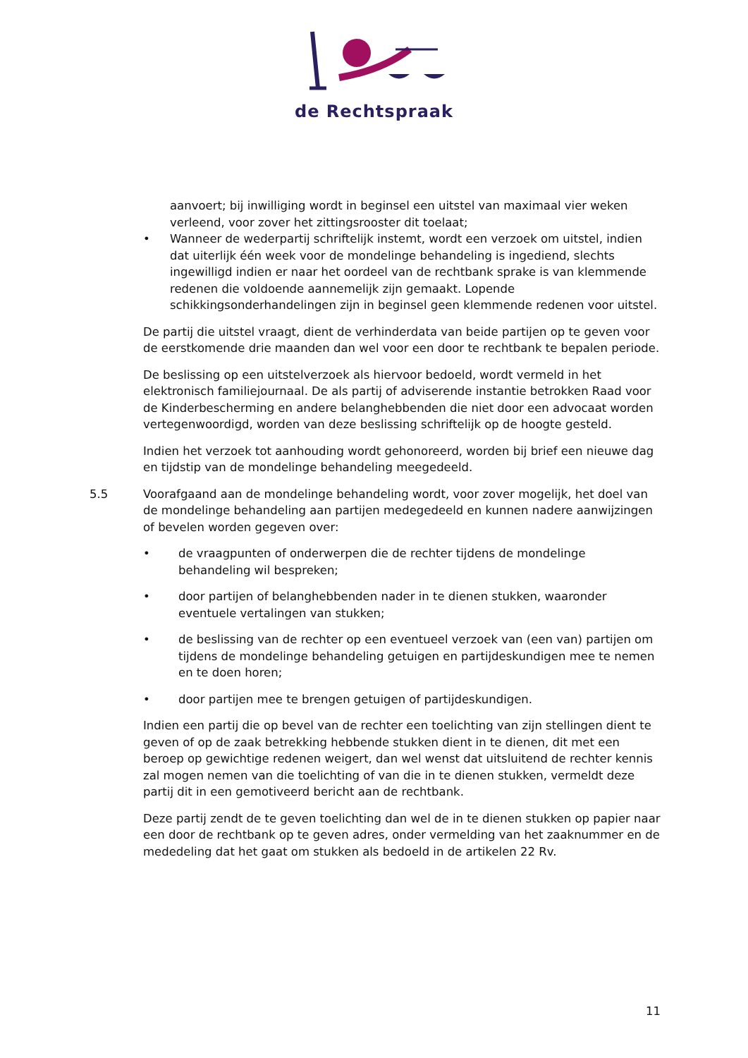de Rechtspraak
aanvoert; bij inwilliging wordt in beginsel een uitstel van maximaal vier weken verleend, voor zover het zittingsrooster dit toelaat;
• Wanneer de wederpartij schriftelijk instemt, wordt een verzoek om uitstel, indien dat uiterlijk één week voor de mondelinge behandeling is ingediend, slechts ingewilligd indien er naar het oordeel van de rechtbank sprake is van klemmende redenen die voldoende aannemelijk zijn gemaakt. Lopende schikkingsonderhandelingen zijn in beginsel geen klemmende redenen voor uitstel.
De partij die uitstel vraagt, dient de verhinderdata van beide partijen op te geven voor de eerstkomende drie maanden dan wel voor een door te rechtbank te bepalen periode.
De beslissing op een uitstelverzoek als hiervoor bedoeld, wordt vermeld in het elektronisch familiejournaal. De als partij of adviserende instantie betrokken Raad voor de Kinderbescherming en andere belanghebbenden die niet door een advocaat worden vertegenwoordigd, worden van deze beslissing schriftelijk op de hoogte gesteld.
Indien het verzoek tot aanhouding wordt gehonoreerd, worden bij brief een nieuwe dag en tijdstip van de mondelinge behandeling meegedeeld.
5.5 Voorafgaand aan de mondelinge behandeling wordt, voor zover mogelijk, het doel van de mondelinge behandeling aan partijen medegedeeld en kunnen nadere aanwijzingen of bevelen worden gegeven over:
• de vraagpunten of onderwerpen die de rechter tijdens de mondelinge behandeling wil bespreken;
• door partijen of belanghebbenden nader in te dienen stukken, waaronder eventuele vertalingen van stukken;
• de beslissing van de rechter op een eventueel verzoek van (een van) partijen om tijdens de mondelinge behandeling getuigen en partijdeskundigen mee te nemen en te doen horen;
• door partijen mee te brengen getuigen of partijdeskundigen.
Indien een partij die op bevel van de rechter een toelichting van zijn stellingen dient te geven of op de zaak betrekking hebbende stukken dient in te dienen, dit met een beroep op gewichtige redenen weigert, dan wel wenst dat uitsluitend de rechter kennis zal mogen nemen van die toelichting of van die in te dienen stukken, vermeldt deze partij dit in een gemotiveerd bericht aan de rechtbank.
Deze partij zendt de te geven toelichting dan wel de in te dienen stukken op papier naar een door de rechtbank op te geven adres, onder vermelding van het zaaknummer en de mededeling dat het gaat om stukken als bedoeld in de artikelen 22 Rv.
11